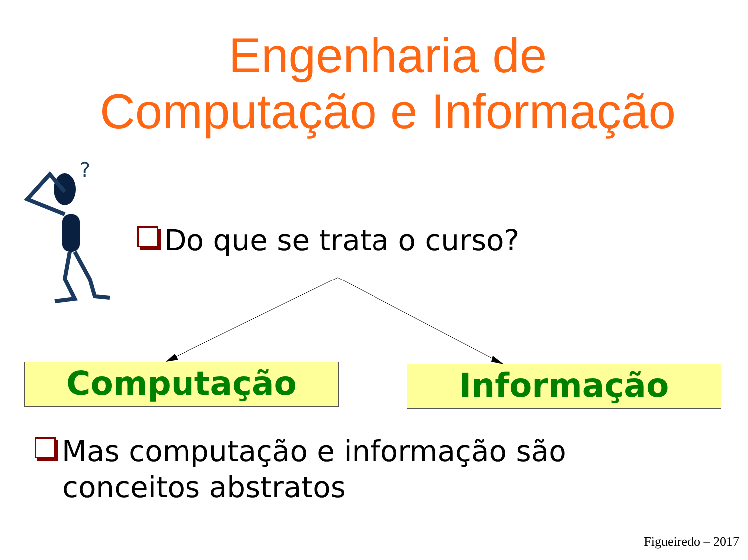?
Engenharia de
Computação e Informação
Do que se trata o curso?
Computação Informação
Mas computação e informação são
conceitos abstratos
Figueiredo – 2017